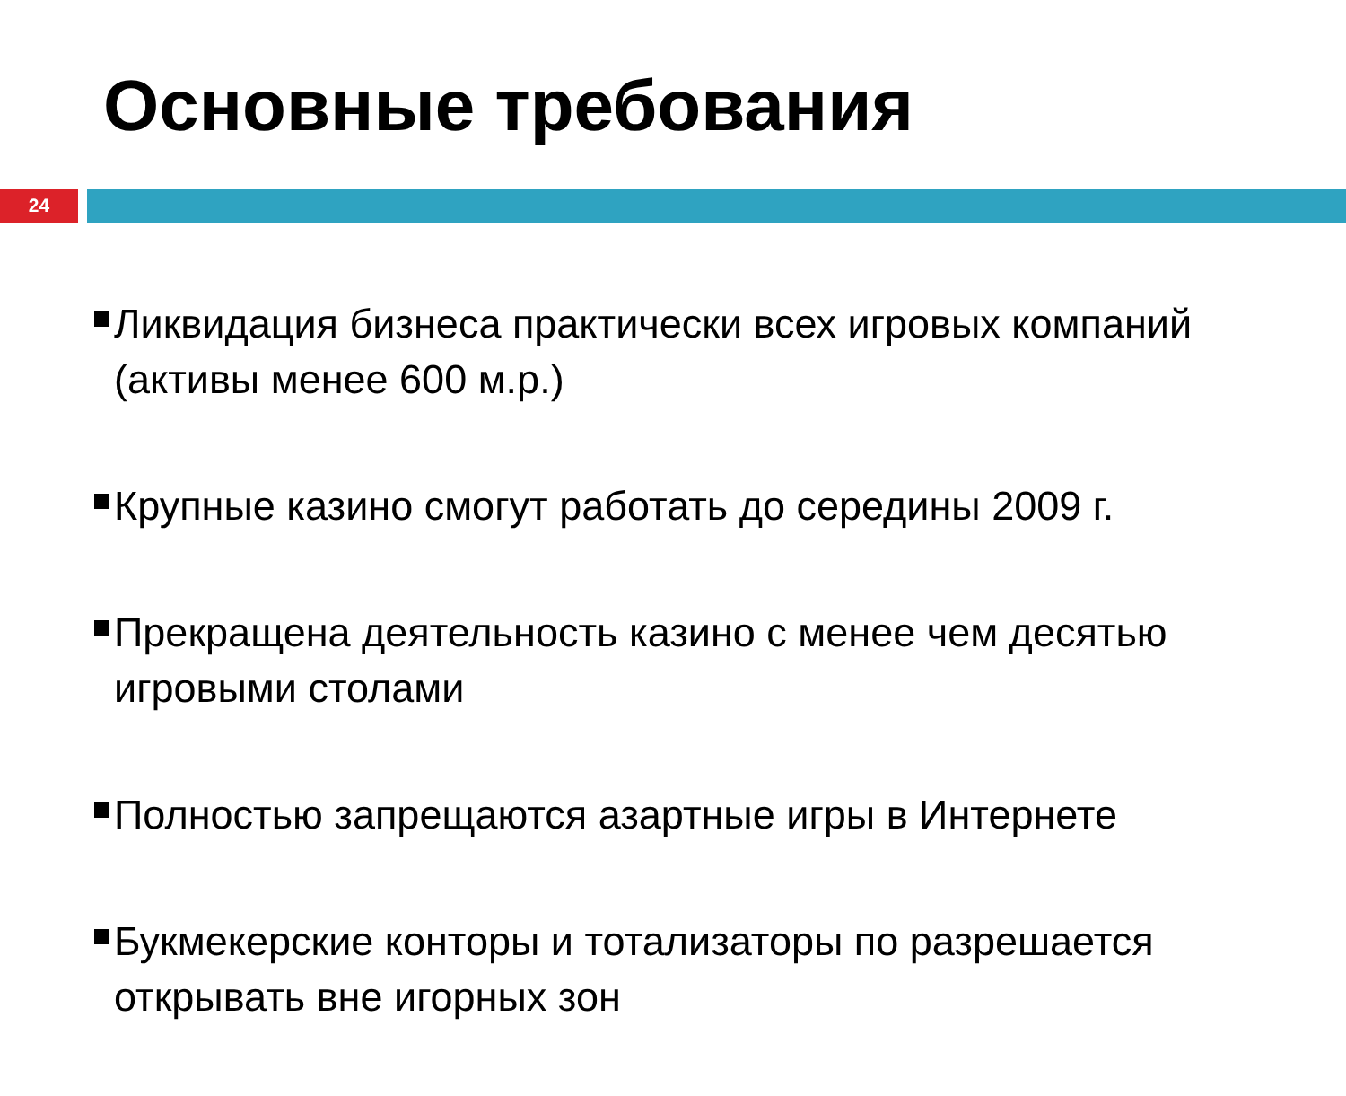Основные требования
24
Ликвидация бизнеса практически всех игровых компаний (активы менее 600 м.р.)
Крупные казино смогут работать до середины 2009 г.
Прекращена деятельность казино с менее чем десятью игровыми столами
Полностью запрещаются азартные игры в Интернете
Букмекерские конторы и тотализаторы по разрешается открывать вне игорных зон